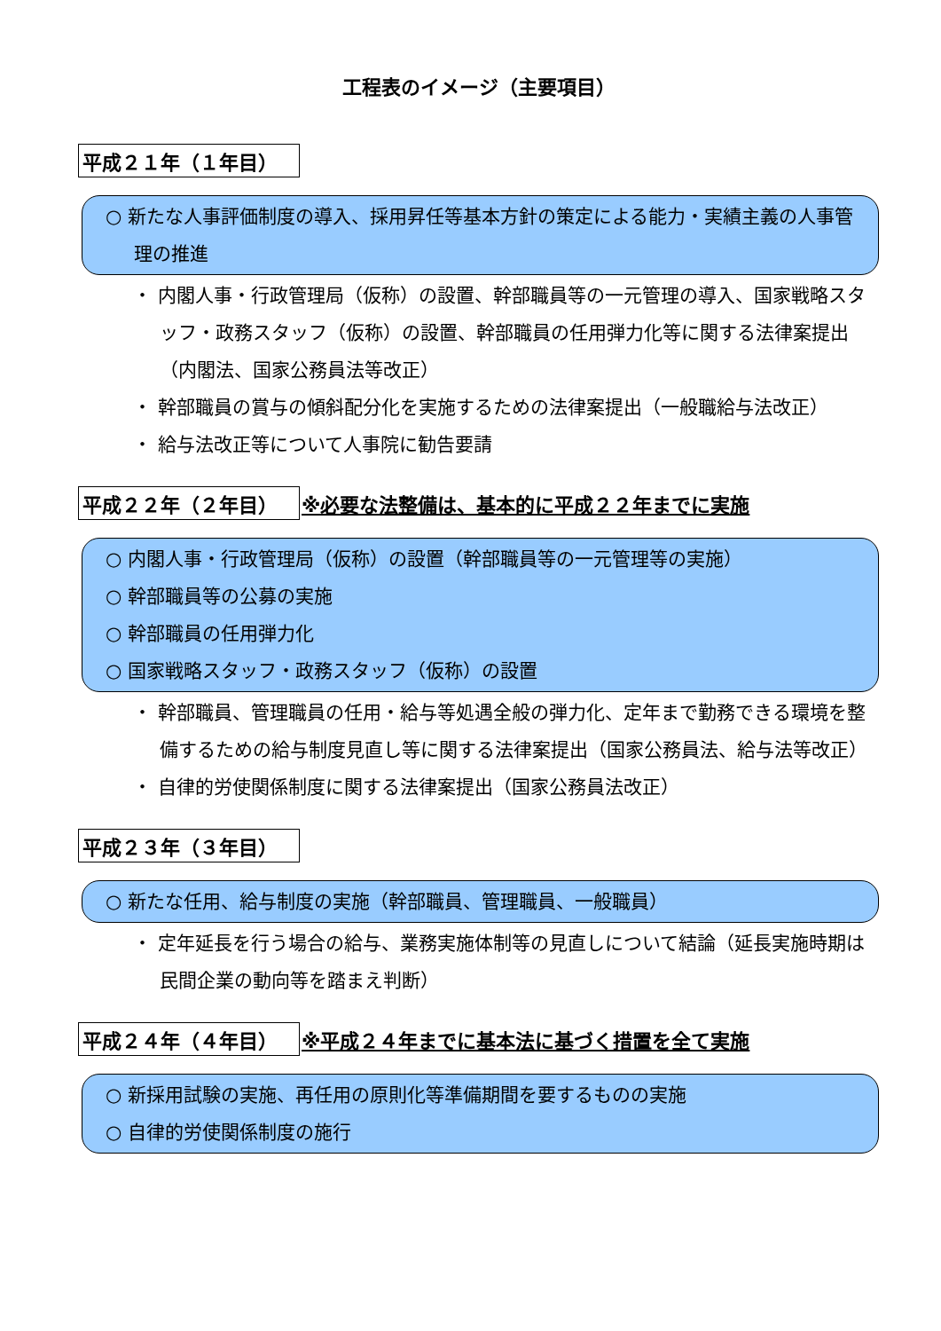工程表のイメージ（主要項目）
平成２１年（１年目）
○ 新たな人事評価制度の導入、採用昇任等基本方針の策定による能力・実績主義の人事管理の推進
・ 内閣人事・行政管理局（仮称）の設置、幹部職員等の一元管理の導入、国家戦略スタッフ・政務スタッフ（仮称）の設置、幹部職員の任用弾力化等に関する法律案提出（内閣法、国家公務員法等改正）
・ 幹部職員の賞与の傾斜配分化を実施するための法律案提出（一般職給与法改正）
・ 給与法改正等について人事院に勧告要請
平成２２年（２年目） ※必要な法整備は、基本的に平成２２年までに実施
○ 内閣人事・行政管理局（仮称）の設置（幹部職員等の一元管理等の実施）
○ 幹部職員等の公募の実施
○ 幹部職員の任用弾力化
○ 国家戦略スタッフ・政務スタッフ（仮称）の設置
・ 幹部職員、管理職員の任用・給与等処遇全般の弾力化、定年まで勤務できる環境を整備するための給与制度見直し等に関する法律案提出（国家公務員法、給与法等改正）
・ 自律的労使関係制度に関する法律案提出（国家公務員法改正）
平成２３年（３年目）
○ 新たな任用、給与制度の実施（幹部職員、管理職員、一般職員）
・ 定年延長を行う場合の給与、業務実施体制等の見直しについて結論（延長実施時期は民間企業の動向等を踏まえ判断）
平成２４年（４年目） ※平成２４年までに基本法に基づく措置を全て実施
○ 新採用試験の実施、再任用の原則化等準備期間を要するものの実施
○ 自律的労使関係制度の施行